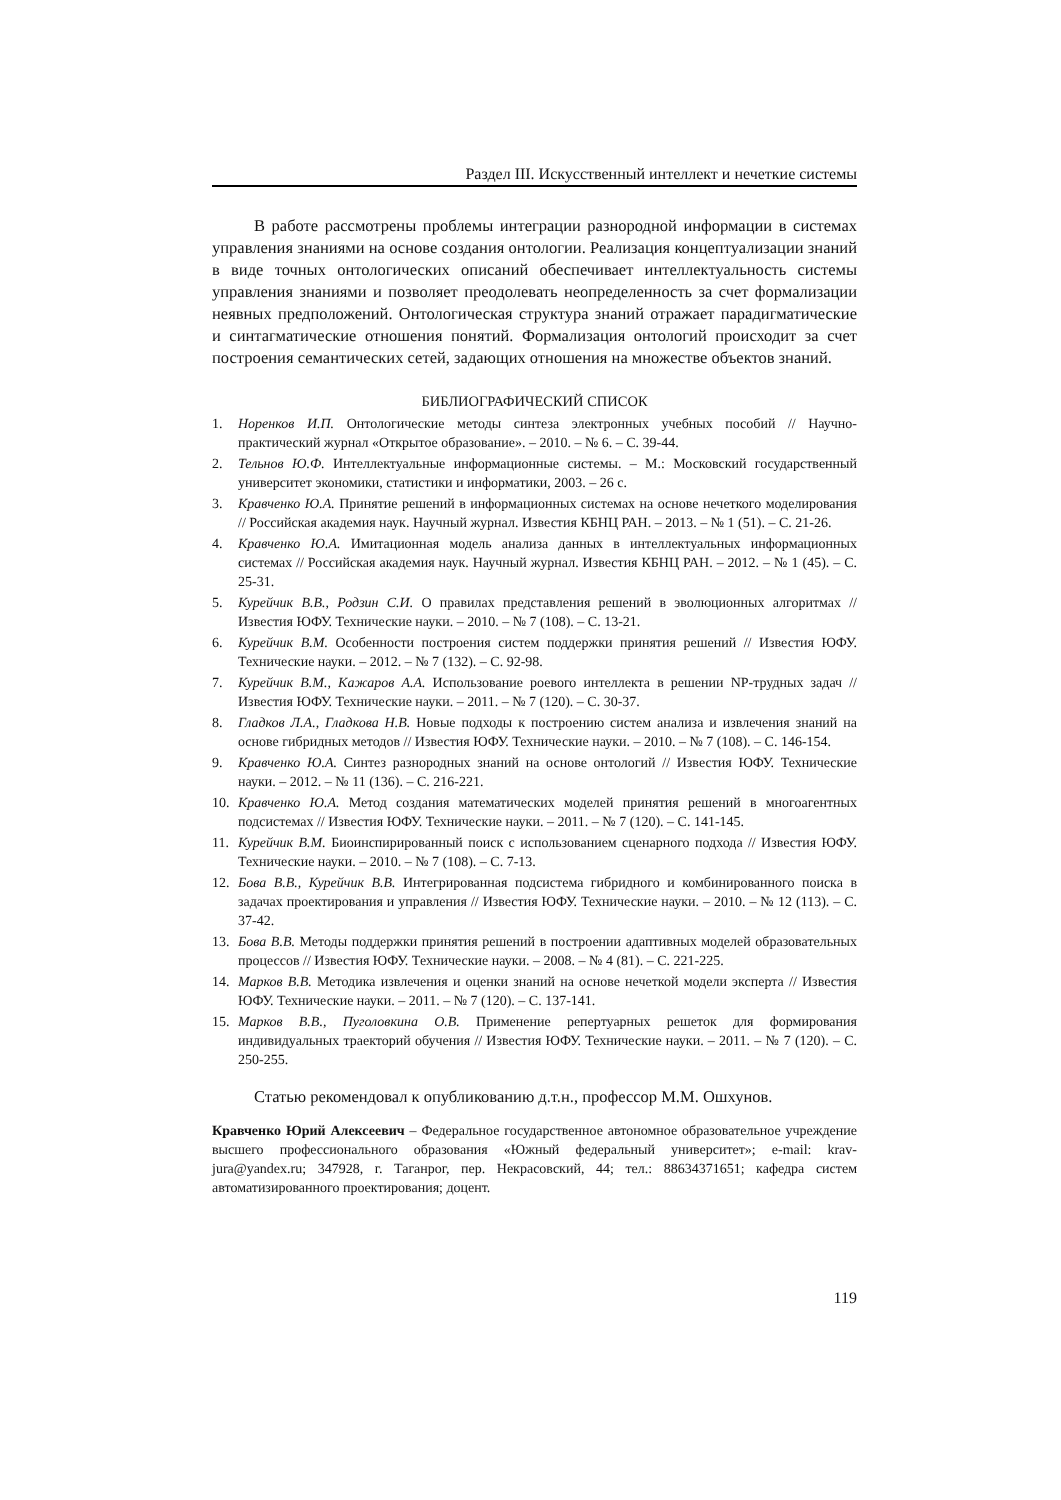Раздел III. Искусственный интеллект и нечеткие системы
В работе рассмотрены проблемы интеграции разнородной информации в системах управления знаниями на основе создания онтологии. Реализация концептуализации знаний в виде точных онтологических описаний обеспечивает интеллектуальность системы управления знаниями и позволяет преодолевать неопределенность за счет формализации неявных предположений. Онтологическая структура знаний отражает парадигматические и синтагматические отношения понятий. Формализация онтологий происходит за счет построения семантических сетей, задающих отношения на множестве объектов знаний.
БИБЛИОГРАФИЧЕСКИЙ СПИСОК
1. Норенков И.П. Онтологические методы синтеза электронных учебных пособий // Научно-практический журнал «Открытое образование». – 2010. – № 6. – С. 39-44.
2. Тельнов Ю.Ф. Интеллектуальные информационные системы. – М.: Московский государственный университет экономики, статистики и информатики, 2003. – 26 с.
3. Кравченко Ю.А. Принятие решений в информационных системах на основе нечеткого моделирования // Российская академия наук. Научный журнал. Известия КБНЦ РАН. – 2013. – № 1 (51). – С. 21-26.
4. Кравченко Ю.А. Имитационная модель анализа данных в интеллектуальных информационных системах // Российская академия наук. Научный журнал. Известия КБНЦ РАН. – 2012. – № 1 (45). – С. 25-31.
5. Курейчик В.В., Родзин С.И. О правилах представления решений в эволюционных алгоритмах // Известия ЮФУ. Технические науки. – 2010. – № 7 (108). – С. 13-21.
6. Курейчик В.М. Особенности построения систем поддержки принятия решений // Известия ЮФУ. Технические науки. – 2012. – № 7 (132). – С. 92-98.
7. Курейчик В.М., Кажаров А.А. Использование роевого интеллекта в решении NP-трудных задач // Известия ЮФУ. Технические науки. – 2011. – № 7 (120). – С. 30-37.
8. Гладков Л.А., Гладкова Н.В. Новые подходы к построению систем анализа и извлечения знаний на основе гибридных методов // Известия ЮФУ. Технические науки. – 2010. – № 7 (108). – С. 146-154.
9. Кравченко Ю.А. Синтез разнородных знаний на основе онтологий // Известия ЮФУ. Технические науки. – 2012. – № 11 (136). – С. 216-221.
10. Кравченко Ю.А. Метод создания математических моделей принятия решений в многоагентных подсистемах // Известия ЮФУ. Технические науки. – 2011. – № 7 (120). – С. 141-145.
11. Курейчик В.М. Биоинспирированный поиск с использованием сценарного подхода // Известия ЮФУ. Технические науки. – 2010. – № 7 (108). – С. 7-13.
12. Бова В.В., Курейчик В.В. Интегрированная подсистема гибридного и комбинированного поиска в задачах проектирования и управления // Известия ЮФУ. Технические науки. – 2010. – № 12 (113). – С. 37-42.
13. Бова В.В. Методы поддержки принятия решений в построении адаптивных моделей образовательных процессов // Известия ЮФУ. Технические науки. – 2008. – № 4 (81). – С. 221-225.
14. Марков В.В. Методика извлечения и оценки знаний на основе нечеткой модели эксперта // Известия ЮФУ. Технические науки. – 2011. – № 7 (120). – С. 137-141.
15. Марков В.В., Пуголовкина О.В. Применение репертуарных решеток для формирования индивидуальных траекторий обучения // Известия ЮФУ. Технические науки. – 2011. – № 7 (120). – С. 250-255.
Статью рекомендовал к опубликованию д.т.н., профессор М.М. Ошхунов.
Кравченко Юрий Алексеевич – Федеральное государственное автономное образовательное учреждение высшего профессионального образования «Южный федеральный университет»; e-mail: krav-jura@yandex.ru; 347928, г. Таганрог, пер. Некрасовский, 44; тел.: 88634371651; кафедра систем автоматизированного проектирования; доцент.
119